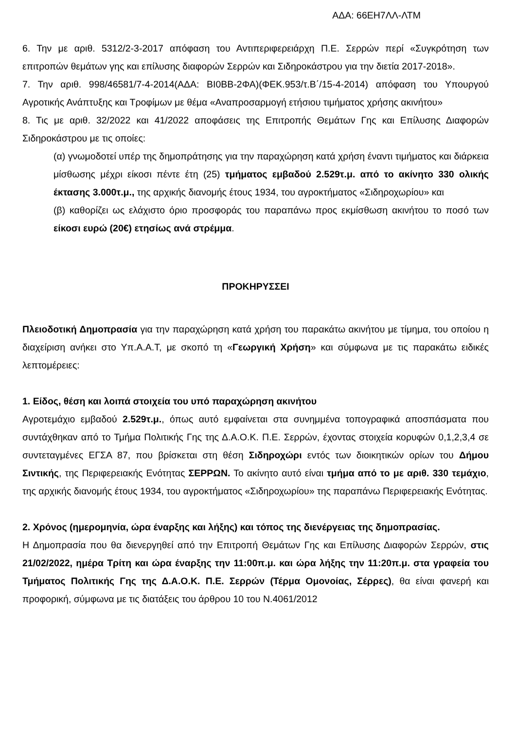ΑΔΑ: 66ΕΗ7ΛΛ-ΛΤΜ
6. Την με αριθ. 5312/2-3-2017 απόφαση του Αντιπεριφερειάρχη Π.Ε. Σερρών περί «Συγκρότηση των επιτροπών θεμάτων γης και επίλυσης διαφορών Σερρών και Σιδηροκάστρου για την διετία 2017-2018».
7. Την αριθ. 998/46581/7-4-2014(ΑΔΑ: ΒΙ0ΒΒ-2ΦΑ)(ΦΕΚ.953/τ.Β΄/15-4-2014) απόφαση του Υπουργού Αγροτικής Ανάπτυξης και Τροφίμων με θέμα «Αναπροσαρμογή ετήσιου τιμήματος χρήσης ακινήτου»
8. Τις με αριθ. 32/2022 και 41/2022 αποφάσεις της Επιτροπής Θεμάτων Γης και Επίλυσης Διαφορών Σιδηροκάστρου με τις οποίες:
(α) γνωμοδοτεί υπέρ της δημοπράτησης για την παραχώρηση κατά χρήση έναντι τιμήματος και διάρκεια μίσθωσης μέχρι είκοσι πέντε έτη (25) τμήματος εμβαδού 2.529τ.μ. από το ακίνητο 330 ολικής έκτασης 3.000τ.μ., της αρχικής διανομής έτους 1934, του αγροκτήματος «Σιδηροχωρίου» και
(β) καθορίζει ως ελάχιστο όριο προσφοράς του παραπάνω προς εκμίσθωση ακινήτου το ποσό των είκοσι ευρώ (20€) ετησίως ανά στρέμμα.
ΠΡΟΚΗΡΥΣΣΕΙ
Πλειοδοτική Δημοπρασία για την παραχώρηση κατά χρήση του παρακάτω ακινήτου με τίμημα, του οποίου η διαχείριση ανήκει στο Υπ.Α.Α.Τ, με σκοπό τη «Γεωργική Χρήση» και σύμφωνα με τις παρακάτω ειδικές λεπτομέρειες:
1. Είδος, θέση και λοιπά στοιχεία του υπό παραχώρηση ακινήτου
Αγροτεμάχιο εμβαδού 2.529τ.μ., όπως αυτό εμφαίνεται στα συνημμένα τοπογραφικά αποσπάσματα που συντάχθηκαν από το Τμήμα Πολιτικής Γης της Δ.Α.Ο.Κ. Π.Ε. Σερρών, έχοντας στοιχεία κορυφών 0,1,2,3,4 σε συντεταγμένες ΕΓΣΑ 87, που βρίσκεται στη θέση Σιδηροχώρι εντός των διοικητικών ορίων του Δήμου Σιντικής, της Περιφερειακής Ενότητας ΣΕΡΡΩΝ. Το ακίνητο αυτό είναι τμήμα από το με αριθ. 330 τεμάχιο, της αρχικής διανομής έτους 1934, του αγροκτήματος «Σιδηροχωρίου» της παραπάνω Περιφερειακής Ενότητας.
2. Χρόνος (ημερομηνία, ώρα έναρξης και λήξης) και τόπος της διενέργειας της δημοπρασίας.
Η Δημοπρασία που θα διενεργηθεί από την Επιτροπή Θεμάτων Γης και Επίλυσης Διαφορών Σερρών, στις 21/02/2022, ημέρα Τρίτη και ώρα έναρξης την 11:00π.μ. και ώρα λήξης την 11:20π.μ. στα γραφεία του Τμήματος Πολιτικής Γης της Δ.Α.Ο.Κ. Π.Ε. Σερρών (Τέρμα Ομονοίας, Σέρρες), θα είναι φανερή και προφορική, σύμφωνα με τις διατάξεις του άρθρου 10 του Ν.4061/2012